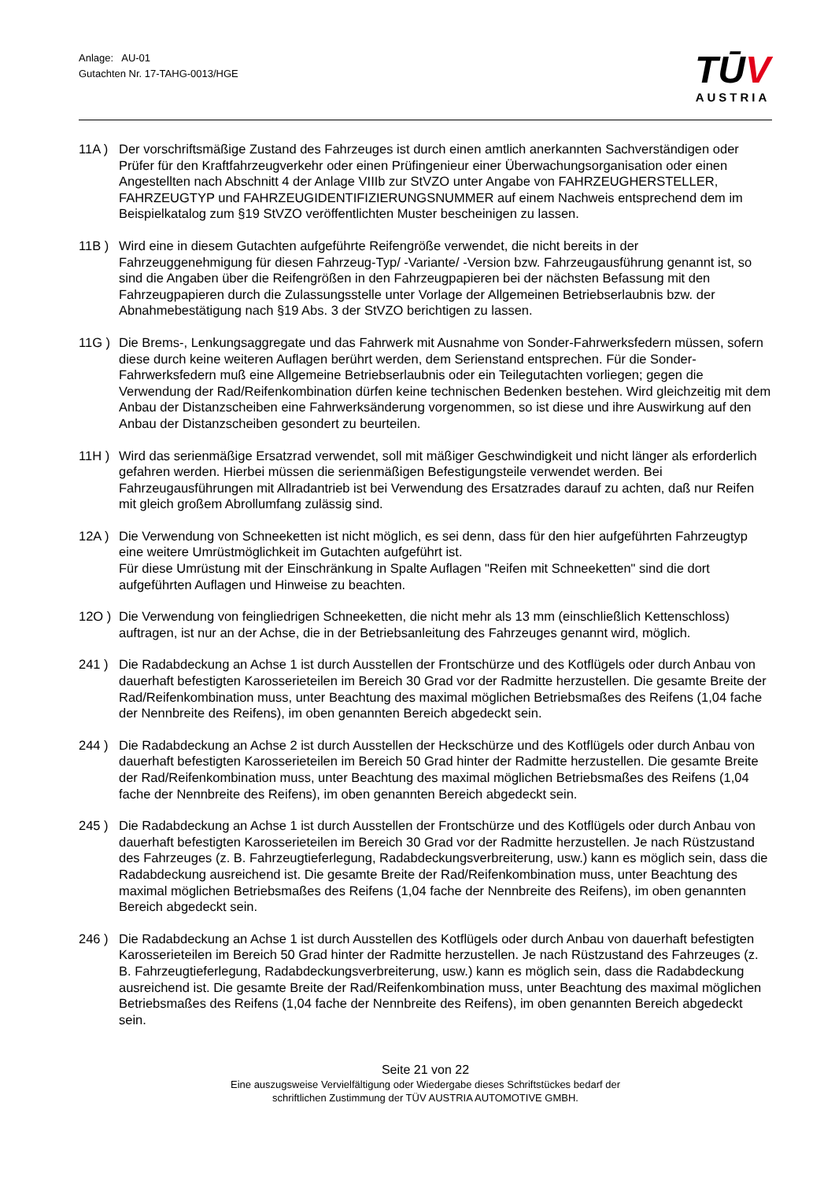Anlage: AU-01
Gutachten Nr. 17-TAHG-0013/HGE
TŪV
AUSTRIA
11A ) Der vorschriftsmäßige Zustand des Fahrzeuges ist durch einen amtlich anerkannten Sachverständigen oder Prüfer für den Kraftfahrzeugverkehr oder einen Prüfingenieur einer Überwachungsorganisation oder einen Angestellten nach Abschnitt 4 der Anlage VIIIb zur StVZO unter Angabe von FAHRZEUGHERSTELLER, FAHRZEUGTYP und FAHRZEUGIDENTIFIZIERUNGSNUMMER auf einem Nachweis entsprechend dem im Beispielkatalog zum §19 StVZO veröffentlichten Muster bescheinigen zu lassen.
11B ) Wird eine in diesem Gutachten aufgeführte Reifengröße verwendet, die nicht bereits in der Fahrzeuggenehmigung für diesen Fahrzeug-Typ/ -Variante/ -Version bzw. Fahrzeugausführung genannt ist, so sind die Angaben über die Reifengrößen in den Fahrzeugpapieren bei der nächsten Befassung mit den Fahrzeugpapieren durch die Zulassungsstelle unter Vorlage der Allgemeinen Betriebserlaubnis bzw. der Abnahmebestätigung nach §19 Abs. 3 der StVZO berichtigen zu lassen.
11G ) Die Brems-, Lenkungsaggregate und das Fahrwerk mit Ausnahme von Sonder-Fahrwerksfedern müssen, sofern diese durch keine weiteren Auflagen berührt werden, dem Serienstand entsprechen. Für die Sonder-Fahrwerksfedern muß eine Allgemeine Betriebserlaubnis oder ein Teilegutachten vorliegen; gegen die Verwendung der Rad/Reifenkombination dürfen keine technischen Bedenken bestehen. Wird gleichzeitig mit dem Anbau der Distanzscheiben eine Fahrwerksänderung vorgenommen, so ist diese und ihre Auswirkung auf den Anbau der Distanzscheiben gesondert zu beurteilen.
11H ) Wird das serienmäßige Ersatzrad verwendet, soll mit mäßiger Geschwindigkeit und nicht länger als erforderlich gefahren werden. Hierbei müssen die serienmäßigen Befestigungsteile verwendet werden. Bei Fahrzeugausführungen mit Allradantrieb ist bei Verwendung des Ersatzrades darauf zu achten, daß nur Reifen mit gleich großem Abrollumfang zulässig sind.
12A ) Die Verwendung von Schneeketten ist nicht möglich, es sei denn, dass für den hier aufgeführten Fahrzeugtyp eine weitere Umrüstmöglichkeit im Gutachten aufgeführt ist.
Für diese Umrüstung mit der Einschränkung in Spalte Auflagen "Reifen mit Schneeketten" sind die dort aufgeführten Auflagen und Hinweise zu beachten.
12O ) Die Verwendung von feingliedrigen Schneeketten, die nicht mehr als 13 mm (einschließlich Kettenschloss) auftragen, ist nur an der Achse, die in der Betriebsanleitung des Fahrzeuges genannt wird, möglich.
241 ) Die Radabdeckung an Achse 1 ist durch Ausstellen der Frontschürze und des Kotflügels oder durch Anbau von dauerhaft befestigten Karosserieteilen im Bereich 30 Grad vor der Radmitte herzustellen. Die gesamte Breite der Rad/Reifenkombination muss, unter Beachtung des maximal möglichen Betriebsmaßes des Reifens (1,04 fache der Nennbreite des Reifens), im oben genannten Bereich abgedeckt sein.
244 ) Die Radabdeckung an Achse 2 ist durch Ausstellen der Heckschürze und des Kotflügels oder durch Anbau von dauerhaft befestigten Karosserieteilen im Bereich 50 Grad hinter der Radmitte herzustellen. Die gesamte Breite der Rad/Reifenkombination muss, unter Beachtung des maximal möglichen Betriebsmaßes des Reifens (1,04 fache der Nennbreite des Reifens), im oben genannten Bereich abgedeckt sein.
245 ) Die Radabdeckung an Achse 1 ist durch Ausstellen der Frontschürze und des Kotflügels oder durch Anbau von dauerhaft befestigten Karosserieteilen im Bereich 30 Grad vor der Radmitte herzustellen. Je nach Rüstzustand des Fahrzeuges (z. B. Fahrzeugtieferlegung, Radabdeckungsverbreiterung, usw.) kann es möglich sein, dass die Radabdeckung ausreichend ist. Die gesamte Breite der Rad/Reifenkombination muss, unter Beachtung des maximal möglichen Betriebsmaßes des Reifens (1,04 fache der Nennbreite des Reifens), im oben genannten Bereich abgedeckt sein.
246 ) Die Radabdeckung an Achse 1 ist durch Ausstellen des Kotflügels oder durch Anbau von dauerhaft befestigten Karosserieteilen im Bereich 50 Grad hinter der Radmitte herzustellen. Je nach Rüstzustand des Fahrzeuges (z. B. Fahrzeugtieferlegung, Radabdeckungsverbreiterung, usw.) kann es möglich sein, dass die Radabdeckung ausreichend ist. Die gesamte Breite der Rad/Reifenkombination muss, unter Beachtung des maximal möglichen Betriebsmaßes des Reifens (1,04 fache der Nennbreite des Reifens), im oben genannten Bereich abgedeckt sein.
Seite 21 von 22
Eine auszugsweise Vervielfältigung oder Wiedergabe dieses Schriftstückes bedarf der
schriftlichen Zustimmung der TÜV AUSTRIA AUTOMOTIVE GMBH.